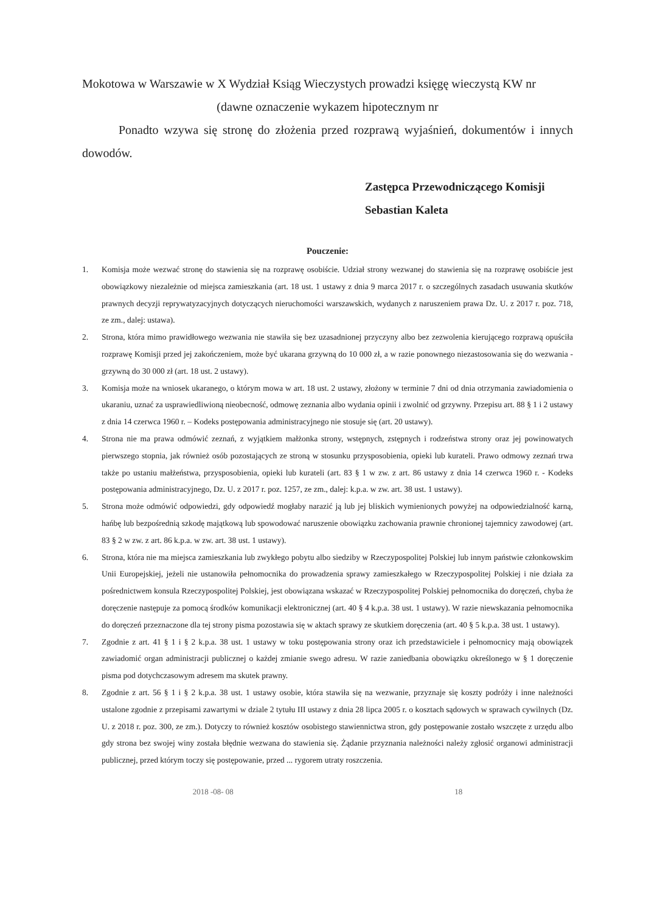Mokotowa w Warszawie w X Wydział Ksiąg Wieczystych prowadzi księgę wieczystą KW nr
(dawne oznaczenie wykazem hipotecznym nr
Ponadto wzywa się stronę do złożenia przed rozprawą wyjaśnień, dokumentów i innych dowodów.
Zastępca Przewodniczącego Komisji
Sebastian Kaleta
Pouczenie:
1. Komisja może wezwać stronę do stawienia się na rozprawę osobiście. Udział strony wezwanej do stawienia się na rozprawę osobiście jest obowiązkowy niezależnie od miejsca zamieszkania (art. 18 ust. 1 ustawy z dnia 9 marca 2017 r. o szczególnych zasadach usuwania skutków prawnych decyzji reprywatyzacyjnych dotyczących nieruchomości warszawskich, wydanych z naruszeniem prawa Dz. U. z 2017 r. poz. 718, ze zm., dalej: ustawa).
2. Strona, która mimo prawidłowego wezwania nie stawiła się bez uzasadnionej przyczyny albo bez zezwolenia kierującego rozprawą opuściła rozprawę Komisji przed jej zakończeniem, może być ukarana grzywną do 10 000 zł, a w razie ponownego niezastosowania się do wezwania - grzywną do 30 000 zł (art. 18 ust. 2 ustawy).
3. Komisja może na wniosek ukaranego, o którym mowa w art. 18 ust. 2 ustawy, złożony w terminie 7 dni od dnia otrzymania zawiadomienia o ukaraniu, uznać za usprawiedliwioną nieobecność, odmowę zeznania albo wydania opinii i zwolnić od grzywny. Przepisu art. 88 § 1 i 2 ustawy z dnia 14 czerwca 1960 r. – Kodeks postępowania administracyjnego nie stosuje się (art. 20 ustawy).
4. Strona nie ma prawa odmówić zeznań, z wyjątkiem małżonka strony, wstępnych, zstępnych i rodzeństwa strony oraz jej powinowatych pierwszego stopnia, jak również osób pozostających ze stroną w stosunku przysposobienia, opieki lub kurateli. Prawo odmowy zeznań trwa także po ustaniu małżeństwa, przysposobienia, opieki lub kurateli (art. 83 § 1 w zw. z art. 86 ustawy z dnia 14 czerwca 1960 r. - Kodeks postępowania administracyjnego, Dz. U. z 2017 r. poz. 1257, ze zm., dalej: k.p.a. w zw. art. 38 ust. 1 ustawy).
5. Strona może odmówić odpowiedzi, gdy odpowiedź mogłaby narazić ją lub jej bliskich wymienionych powyżej na odpowiedzialność karną, hańbę lub bezpośrednią szkodę majątkową lub spowodować naruszenie obowiązku zachowania prawnie chronionej tajemnicy zawodowej (art. 83 § 2 w zw. z art. 86 k.p.a. w zw. art. 38 ust. 1 ustawy).
6. Strona, która nie ma miejsca zamieszkania lub zwykłego pobytu albo siedziby w Rzeczypospolitej Polskiej lub innym państwie członkowskim Unii Europejskiej, jeżeli nie ustanowiła pełnomocnika do prowadzenia sprawy zamieszkałego w Rzeczypospolitej Polskiej i nie działa za pośrednictwem konsula Rzeczypospolitej Polskiej, jest obowiązana wskazać w Rzeczypospolitej Polskiej pełnomocnika do doręczeń, chyba że doręczenie następuje za pomocą środków komunikacji elektronicznej (art. 40 § 4 k.p.a. 38 ust. 1 ustawy). W razie niewskazania pełnomocnika do doręczeń przeznaczone dla tej strony pisma pozostawia się w aktach sprawy ze skutkiem doręczenia (art. 40 § 5 k.p.a. 38 ust. 1 ustawy).
7. Zgodnie z art. 41 § 1 i § 2 k.p.a. 38 ust. 1 ustawy w toku postępowania strony oraz ich przedstawiciele i pełnomocnicy mają obowiązek zawiadomić organ administracji publicznej o każdej zmianie swego adresu. W razie zaniedbania obowiązku określonego w § 1 doręczenie pisma pod dotychczasowym adresem ma skutek prawny.
8. Zgodnie z art. 56 § 1 i § 2 k.p.a. 38 ust. 1 ustawy osobie, która stawiła się na wezwanie, przyznaje się koszty podróży i inne należności ustalone zgodnie z przepisami zawartymi w dziale 2 tytułu III ustawy z dnia 28 lipca 2005 r. o kosztach sądowych w sprawach cywilnych (Dz. U. z 2018 r. poz. 300, ze zm.). Dotyczy to również kosztów osobistego stawiennictwa stron, gdy postępowanie zostało wszczęte z urzędu albo gdy strona bez swojej winy została błędnie wezwana do stawienia się. Żądanie przyznania należności należy zgłosić organowi administracji publicznej, przed którym toczy się postępowanie, przed ... rygorem utraty roszczenia.
2018 -08- 08 18